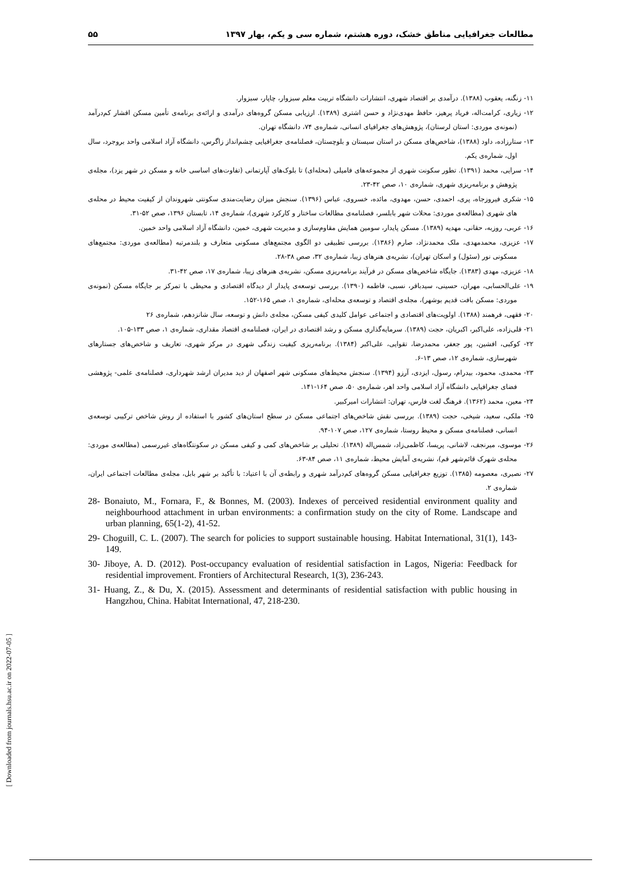مطالعات جغرافیایی مناطق خشک، دوره هشتم، شماره سی و یکم، بهار ۱۳۹۷ ۵۵
۱۱- زنگنه، یعقوب (۱۳۸۸). درآمدی بر اقتصاد شهری، انتشارات دانشگاه تربیت معلم سبزوار، چاپار، سبزوار.
۱۲- زیاری، کرامت‌اله، فریاد پرهیز، حافظ مهدی‌نژاد و حسن اشتری (۱۳۸۹). ارزیابی مسکن گروه‌های درآمدی و ارائه‌ی برنامه‌ی تأمین مسکن اقشار کم‌درآمد (نمونه‌ی موردی: استان لرستان)، پژوهش‌های جغرافیای انسانی، شماره‌ی ۷۴، دانشگاه تهران.
۱۳- ستارزاده، داود (۱۳۸۸)، شاخص‌های مسکن در استان سیستان و بلوچستان، فصلنامه‌ی جغرافیایی چشم‌انداز زاگرس، دانشگاه آزاد اسلامی واحد بروجرد، سال اول، شماره‌ی یکم.
۱۴- سرایی، محمد (۱۳۹۱). تطور سکونت شهری از مجموعه‌های فامیلی (محله‌ای) تا بلوک‌های آپارتمانی (تفاوت‌های اساسی خانه و مسکن در شهر یزد)، مجله‌ی پژوهش و برنامه‌ریزی شهری، شماره‌ی ۱۰، صص ۴۲-۲۳.
۱۵- شکری فیروزجاه، پری، احمدی، حسن، مهدوی، مائده، خسروی، عباس (۱۳۹۶). سنجش میزان رضایت‌مندی سکونتی شهروندان از کیفیت محیط در محله‌ی های شهری (مطالعه‌ی موردی: محلات شهر بابلسر، فصلنامه‌ی مطالعات ساختار و کارکرد شهری)، شماره‌ی ۱۴، تابستان ۱۳۹۶، صص ۵۲-۳۱.
۱۶- عربی، روزبه، حقانی، مهدیه (۱۳۸۹). مسکن پایدار، سومین همایش مقاوم‌سازی و مدیریت شهری، خمین، دانشگاه آزاد اسلامی واحد خمین.
۱۷- عزیزی، محمدمهدی، ملک محمدنژاد، صارم (۱۳۸۶). بررسی تطبیقی دو الگوی مجتمع‌های مسکونی متعارف و بلندمرتبه (مطالعه‌ی موردی: مجتمع‌های مسکونی نور (سئول) و اسکان تهران)، نشریه‌ی هنرهای زیبا، شماره‌ی ۳۲، صص ۳۸-۲۸.
۱۸- عزیزی، مهدی (۱۳۸۳). جایگاه شاخص‌های مسکن در فرآیند برنامه‌ریزی مسکن، نشریه‌ی هنرهای زیبا، شماره‌ی ۱۷، صص ۴۲-۳۱.
۱۹- علی‌الحسابی، مهران، حسینی، سیدباقر، نسبی، فاطمه (۱۳۹۰). بررسی توسعه‌ی پایدار از دیدگاه اقتصادی و محیطی با تمرکز بر جایگاه مسکن (نمونه‌ی موردی: مسکن بافت قدیم بوشهر)، مجله‌ی اقتصاد و توسعه‌ی محله‌ای، شماره‌ی ۱، صص ۱۶۵-۱۵۲.
۲۰- فقهی، فرهمند (۱۳۸۸). اولویت‌های اقتصادی و اجتماعی عوامل کلیدی کیفی مسکن، مجله‌ی دانش و توسعه، سال شانزدهم، شماره‌ی ۲۶
۲۱- قلی‌زاده، علی‌اکبر، اکبریان، حجت (۱۳۸۹). سرمایه‌گذاری مسکن و رشد اقتصادی در ایران، فصلنامه‌ی اقتصاد مقداری، شماره‌ی ۱، صص ۱۳۳-۱۰۵.
۲۲- کوکبی، افشین، پور جعفر، محمدرضا، تقوایی، علی‌اکبر (۱۳۸۴). برنامه‌ریزی کیفیت زندگی شهری در مرکز شهری، تعاریف و شاخص‌های جستارهای شهرسازی، شماره‌ی ۱۲، صص ۱۳-۶.
۲۳- محمدی، محمود، بیدرام، رسول، ایزدی، آرزو (۱۳۹۴). سنجش محیط‌های مسکونی شهر اصفهان از دید مدیران ارشد شهرداری، فصلنامه‌ی علمی- پژوهشی فضای جغرافیایی دانشگاه آزاد اسلامی واحد اهر، شماره‌ی ۵۰، صص ۱۶۴-۱۴۱.
۲۴- معین، محمد (۱۳۶۲). فرهنگ لغت فارس، تهران: انتشارات امیرکبیر.
۲۵- ملکی، سعید، شیخی، حجت (۱۳۸۹). بررسی نقش شاخص‌های اجتماعی مسکن در سطح استان‌های کشور با استفاده از روش شاخص ترکیبی توسعه‌ی انسانی، فصلنامه‌ی مسکن و محیط روستا، شماره‌ی ۱۲۷، صص ۱۰۷-۹۴.
۲۶- موسوی، میرنجف، لاشانی، پریسا، کاظمی‌زاد، شمس‌اله (۱۳۸۹). تحلیلی بر شاخص‌های کمی و کیفی مسکن در سکونتگاه‌های غیررسمی (مطالعه‌ی موردی: محله‌ی شهرک قائم‌شهر قم)، نشریه‌ی آمایش محیط، شماره‌ی ۱۱، صص ۸۴-۶۳.
۲۷- نصیری، معصومه (۱۳۸۵). توزیع جغرافیایی مسکن گروه‌های کم‌درآمد شهری و رابطه‌ی آن با اعتیاد: با تأکید بر شهر بابل، مجله‌ی مطالعات اجتماعی ایران، شماره‌ی ۲.
28- Bonaiuto, M., Fornara, F., & Bonnes, M. (2003). Indexes of perceived residential environment quality and neighbourhood attachment in urban environments: a confirmation study on the city of Rome. Landscape and urban planning, 65(1-2), 41-52.
29- Choguill, C. L. (2007). The search for policies to support sustainable housing. Habitat International, 31(1), 143-149.
30- Jiboye, A. D. (2012). Post-occupancy evaluation of residential satisfaction in Lagos, Nigeria: Feedback for residential improvement. Frontiers of Architectural Research, 1(3), 236-243.
31- Huang, Z., & Du, X. (2015). Assessment and determinants of residential satisfaction with public housing in Hangzhou, China. Habitat International, 47, 218-230.
[ Downloaded from journals.hsu.ac.ir on 2022-07-05 ]